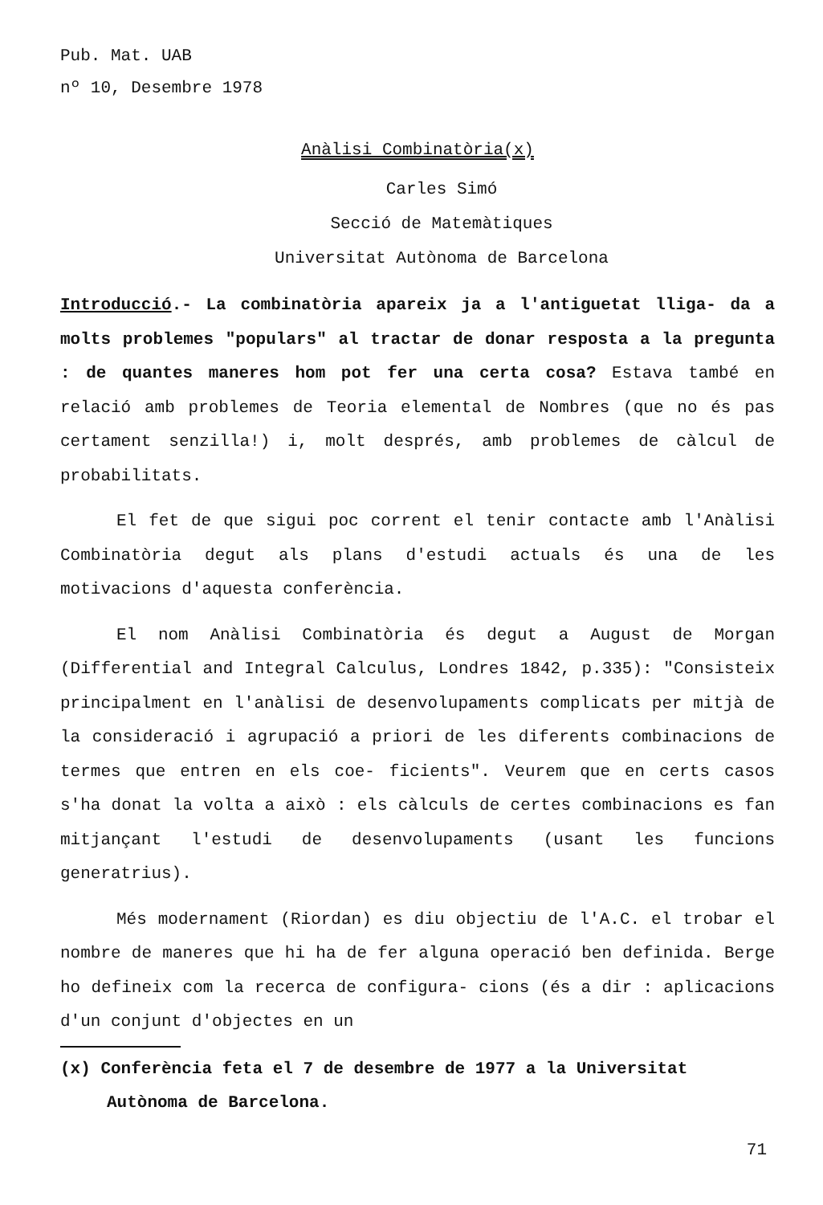Pub. Mat. UAB
nº 10, Desembre 1978
Anàlisi Combinatòria(x)
Carles Simó
Secció de Matemàtiques
Universitat Autònoma de Barcelona
Introducció.- La combinatòria apareix ja a l'antiguetat lliga- da a molts problemes "populars" al tractar de donar resposta a la pregunta : de quantes maneres hom pot fer una certa cosa? Estava també en relació amb problemes de Teoria elemental de Nombres (que no és pas certament senzilla!) i, molt després, amb problemes de càlcul de probabilitats.
El fet de que sigui poc corrent el tenir contacte amb l'Anàlisi Combinatòria degut als plans d'estudi actuals és una de les motivacions d'aquesta conferència.
El nom Anàlisi Combinatòria és degut a August de Morgan (Differential and Integral Calculus, Londres 1842, p.335): "Consisteix principalment en l'anàlisi de desenvolupaments complicats per mitjà de la consideració i agrupació a priori de les diferents combinacions de termes que entren en els coe- ficients". Veurem que en certs casos s'ha donat la volta a això : els càlculs de certes combinacions es fan mitjançant l'estudi de desenvolupaments (usant les funcions generatrius).
Més modernament (Riordan) es diu objectiu de l'A.C. el trobar el nombre de maneres que hi ha de fer alguna operació ben definida. Berge ho defineix com la recerca de configura- cions (és a dir : aplicacions d'un conjunt d'objectes en un
(x) Conferència feta el 7 de desembre de 1977 a la Universitat Autònoma de Barcelona.
71